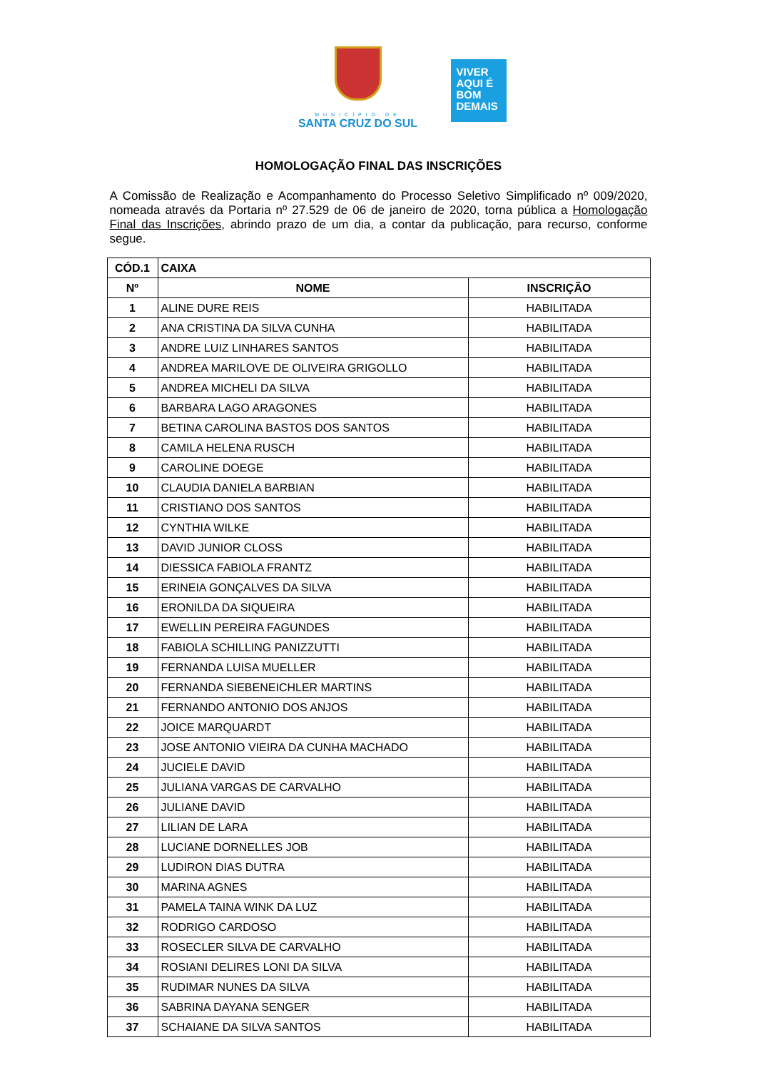MUNICÍPIO DE
SANTA CRUZ DO SUL
VIVER
AQUI É
BOM
DEMAIS
HOMOLOGAÇÃO FINAL DAS INSCRIÇÕES
A Comissão de Realização e Acompanhamento do Processo Seletivo Simplificado nº 009/2020, nomeada através da Portaria nº 27.529 de 06 de janeiro de 2020, torna pública a Homologação Final das Inscrições, abrindo prazo de um dia, a contar da publicação, para recurso, conforme segue.
| CÓD.1 | CAIXA | |
| --- | --- | --- |
| Nº | NOME | INSCRIÇÃO |
| 1 | ALINE DURE REIS | HABILITADA |
| 2 | ANA CRISTINA DA SILVA CUNHA | HABILITADA |
| 3 | ANDRE LUIZ LINHARES SANTOS | HABILITADA |
| 4 | ANDREA MARILOVE DE OLIVEIRA GRIGOLLO | HABILITADA |
| 5 | ANDREA MICHELI DA SILVA | HABILITADA |
| 6 | BARBARA LAGO ARAGONES | HABILITADA |
| 7 | BETINA CAROLINA BASTOS DOS SANTOS | HABILITADA |
| 8 | CAMILA HELENA RUSCH | HABILITADA |
| 9 | CAROLINE DOEGE | HABILITADA |
| 10 | CLAUDIA DANIELA BARBIAN | HABILITADA |
| 11 | CRISTIANO DOS SANTOS | HABILITADA |
| 12 | CYNTHIA WILKE | HABILITADA |
| 13 | DAVID JUNIOR CLOSS | HABILITADA |
| 14 | DIESSICA FABIOLA FRANTZ | HABILITADA |
| 15 | ERINEIA GONÇALVES DA SILVA | HABILITADA |
| 16 | ERONILDA DA SIQUEIRA | HABILITADA |
| 17 | EWELLIN PEREIRA FAGUNDES | HABILITADA |
| 18 | FABIOLA SCHILLING PANIZZUTTI | HABILITADA |
| 19 | FERNANDA LUISA MUELLER | HABILITADA |
| 20 | FERNANDA SIEBENEICHLER MARTINS | HABILITADA |
| 21 | FERNANDO ANTONIO DOS ANJOS | HABILITADA |
| 22 | JOICE MARQUARDT | HABILITADA |
| 23 | JOSE ANTONIO VIEIRA DA CUNHA MACHADO | HABILITADA |
| 24 | JUCIELE DAVID | HABILITADA |
| 25 | JULIANA VARGAS DE CARVALHO | HABILITADA |
| 26 | JULIANE DAVID | HABILITADA |
| 27 | LILIAN DE LARA | HABILITADA |
| 28 | LUCIANE DORNELLES JOB | HABILITADA |
| 29 | LUDIRON DIAS DUTRA | HABILITADA |
| 30 | MARINA AGNES | HABILITADA |
| 31 | PAMELA TAINA WINK DA LUZ | HABILITADA |
| 32 | RODRIGO CARDOSO | HABILITADA |
| 33 | ROSECLER SILVA DE CARVALHO | HABILITADA |
| 34 | ROSIANI DELIRES LONI DA SILVA | HABILITADA |
| 35 | RUDIMAR NUNES DA SILVA | HABILITADA |
| 36 | SABRINA DAYANA SENGER | HABILITADA |
| 37 | SCHAIANE DA SILVA SANTOS | HABILITADA |